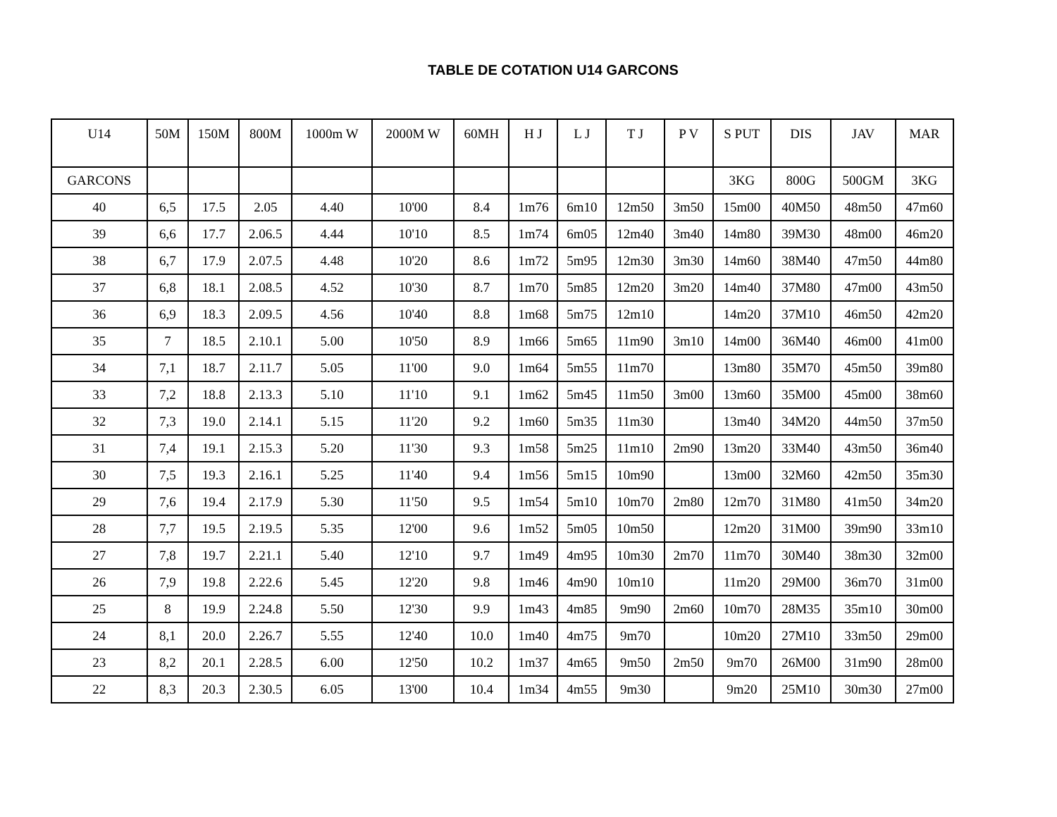TABLE DE COTATION U14 GARCONS
| U14 | 50M | 150M | 800M | 1000m W | 2000M W | 60MH | H J | L J | T J | P V | S PUT | DIS | JAV | MAR |
| --- | --- | --- | --- | --- | --- | --- | --- | --- | --- | --- | --- | --- | --- | --- |
| GARCONS | | | | | | | | | | | 3KG | 800G | 500GM | 3KG |
| 40 | 6,5 | 17.5 | 2.05 | 4.40 | 10'00 | 8.4 | 1m76 | 6m10 | 12m50 | 3m50 | 15m00 | 40M50 | 48m50 | 47m60 |
| 39 | 6,6 | 17.7 | 2.06.5 | 4.44 | 10'10 | 8.5 | 1m74 | 6m05 | 12m40 | 3m40 | 14m80 | 39M30 | 48m00 | 46m20 |
| 38 | 6,7 | 17.9 | 2.07.5 | 4.48 | 10'20 | 8.6 | 1m72 | 5m95 | 12m30 | 3m30 | 14m60 | 38M40 | 47m50 | 44m80 |
| 37 | 6,8 | 18.1 | 2.08.5 | 4.52 | 10'30 | 8.7 | 1m70 | 5m85 | 12m20 | 3m20 | 14m40 | 37M80 | 47m00 | 43m50 |
| 36 | 6,9 | 18.3 | 2.09.5 | 4.56 | 10'40 | 8.8 | 1m68 | 5m75 | 12m10 | | 14m20 | 37M10 | 46m50 | 42m20 |
| 35 | 7 | 18.5 | 2.10.1 | 5.00 | 10'50 | 8.9 | 1m66 | 5m65 | 11m90 | 3m10 | 14m00 | 36M40 | 46m00 | 41m00 |
| 34 | 7,1 | 18.7 | 2.11.7 | 5.05 | 11'00 | 9.0 | 1m64 | 5m55 | 11m70 | | 13m80 | 35M70 | 45m50 | 39m80 |
| 33 | 7,2 | 18.8 | 2.13.3 | 5.10 | 11'10 | 9.1 | 1m62 | 5m45 | 11m50 | 3m00 | 13m60 | 35M00 | 45m00 | 38m60 |
| 32 | 7,3 | 19.0 | 2.14.1 | 5.15 | 11'20 | 9.2 | 1m60 | 5m35 | 11m30 | | 13m40 | 34M20 | 44m50 | 37m50 |
| 31 | 7,4 | 19.1 | 2.15.3 | 5.20 | 11'30 | 9.3 | 1m58 | 5m25 | 11m10 | 2m90 | 13m20 | 33M40 | 43m50 | 36m40 |
| 30 | 7,5 | 19.3 | 2.16.1 | 5.25 | 11'40 | 9.4 | 1m56 | 5m15 | 10m90 | | 13m00 | 32M60 | 42m50 | 35m30 |
| 29 | 7,6 | 19.4 | 2.17.9 | 5.30 | 11'50 | 9.5 | 1m54 | 5m10 | 10m70 | 2m80 | 12m70 | 31M80 | 41m50 | 34m20 |
| 28 | 7,7 | 19.5 | 2.19.5 | 5.35 | 12'00 | 9.6 | 1m52 | 5m05 | 10m50 | | 12m20 | 31M00 | 39m90 | 33m10 |
| 27 | 7,8 | 19.7 | 2.21.1 | 5.40 | 12'10 | 9.7 | 1m49 | 4m95 | 10m30 | 2m70 | 11m70 | 30M40 | 38m30 | 32m00 |
| 26 | 7,9 | 19.8 | 2.22.6 | 5.45 | 12'20 | 9.8 | 1m46 | 4m90 | 10m10 | | 11m20 | 29M00 | 36m70 | 31m00 |
| 25 | 8 | 19.9 | 2.24.8 | 5.50 | 12'30 | 9.9 | 1m43 | 4m85 | 9m90 | 2m60 | 10m70 | 28M35 | 35m10 | 30m00 |
| 24 | 8,1 | 20.0 | 2.26.7 | 5.55 | 12'40 | 10.0 | 1m40 | 4m75 | 9m70 | | 10m20 | 27M10 | 33m50 | 29m00 |
| 23 | 8,2 | 20.1 | 2.28.5 | 6.00 | 12'50 | 10.2 | 1m37 | 4m65 | 9m50 | 2m50 | 9m70 | 26M00 | 31m90 | 28m00 |
| 22 | 8,3 | 20.3 | 2.30.5 | 6.05 | 13'00 | 10.4 | 1m34 | 4m55 | 9m30 | | 9m20 | 25M10 | 30m30 | 27m00 |